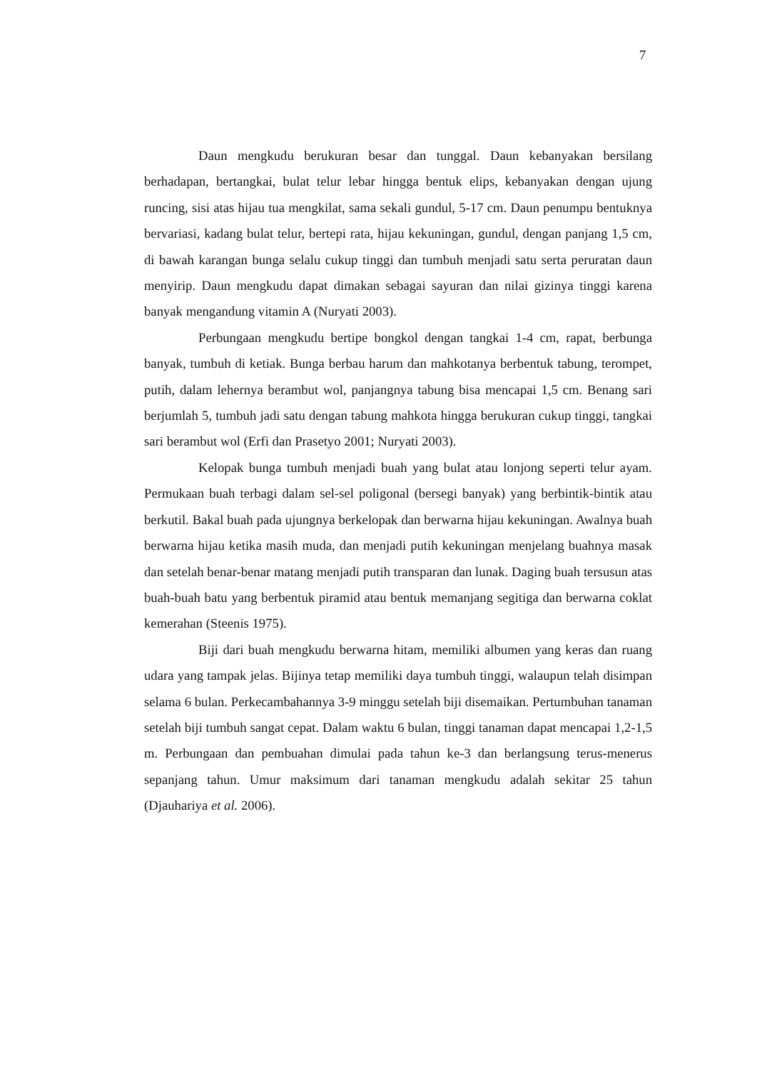7
Daun mengkudu berukuran besar dan tunggal. Daun kebanyakan bersilang berhadapan, bertangkai, bulat telur lebar hingga bentuk elips, kebanyakan dengan ujung runcing, sisi atas hijau tua mengkilat, sama sekali gundul, 5-17 cm. Daun penumpu bentuknya bervariasi, kadang bulat telur, bertepi rata, hijau kekuningan, gundul, dengan panjang 1,5 cm, di bawah karangan bunga selalu cukup tinggi dan tumbuh menjadi satu serta peruratan daun menyirip. Daun mengkudu dapat dimakan sebagai sayuran dan nilai gizinya tinggi karena banyak mengandung vitamin A (Nuryati 2003).
Perbungaan mengkudu bertipe bongkol dengan tangkai 1-4 cm, rapat, berbunga banyak, tumbuh di ketiak. Bunga berbau harum dan mahkotanya berbentuk tabung, terompet, putih, dalam lehernya berambut wol, panjangnya tabung bisa mencapai 1,5 cm. Benang sari berjumlah 5, tumbuh jadi satu dengan tabung mahkota hingga berukuran cukup tinggi, tangkai sari berambut wol (Erfi dan Prasetyo 2001; Nuryati 2003).
Kelopak bunga tumbuh menjadi buah yang bulat atau lonjong seperti telur ayam. Permukaan buah terbagi dalam sel-sel poligonal (bersegi banyak) yang berbintik-bintik atau berkutil. Bakal buah pada ujungnya berkelopak dan berwarna hijau kekuningan. Awalnya buah berwarna hijau ketika masih muda, dan menjadi putih kekuningan menjelang buahnya masak dan setelah benar-benar matang menjadi putih transparan dan lunak. Daging buah tersusun atas buah-buah batu yang berbentuk piramid atau bentuk memanjang segitiga dan berwarna coklat kemerahan (Steenis 1975).
Biji dari buah mengkudu berwarna hitam, memiliki albumen yang keras dan ruang udara yang tampak jelas. Bijinya tetap memiliki daya tumbuh tinggi, walaupun telah disimpan selama 6 bulan. Perkecambahannya 3-9 minggu setelah biji disemaikan. Pertumbuhan tanaman setelah biji tumbuh sangat cepat. Dalam waktu 6 bulan, tinggi tanaman dapat mencapai 1,2-1,5 m. Perbungaan dan pembuahan dimulai pada tahun ke-3 dan berlangsung terus-menerus sepanjang tahun. Umur maksimum dari tanaman mengkudu adalah sekitar 25 tahun (Djauhariya et al. 2006).